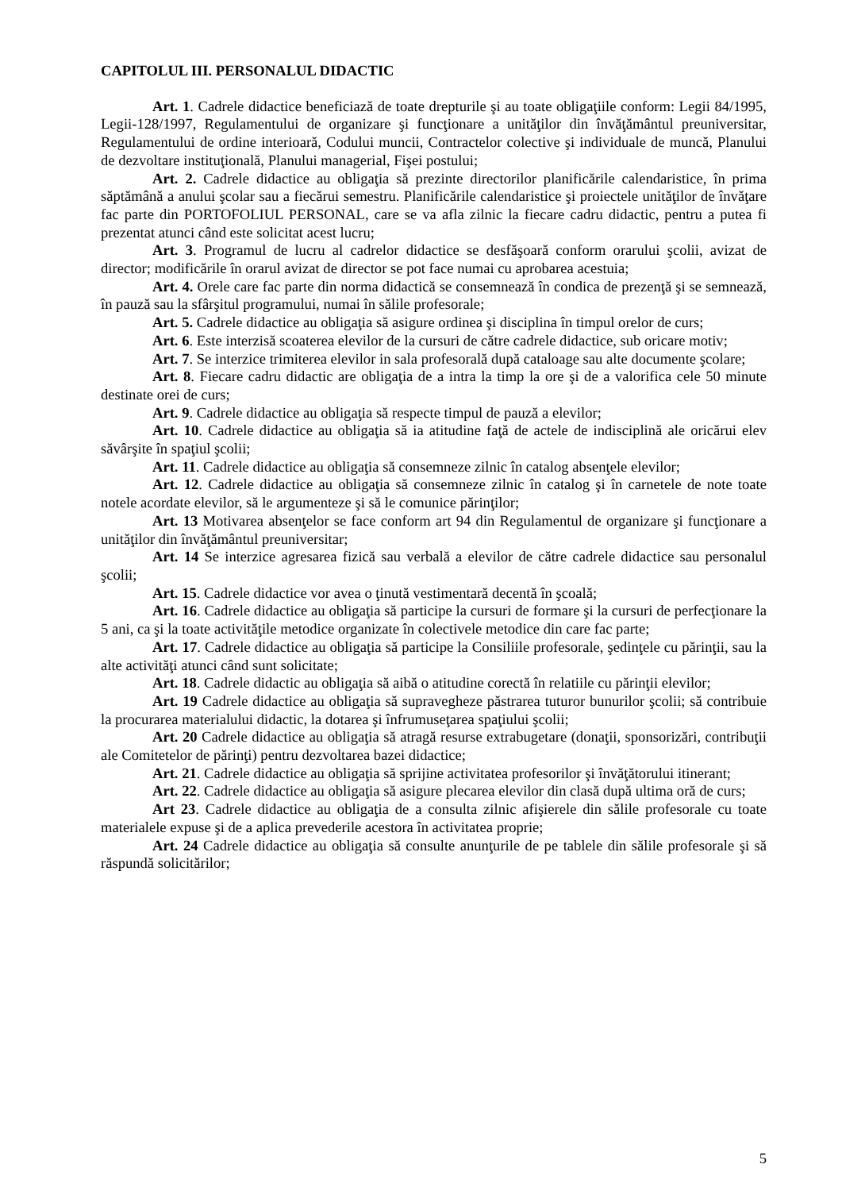CAPITOLUL III. PERSONALUL DIDACTIC
Art. 1. Cadrele didactice beneficiază de toate drepturile şi au toate obligaţiile conform: Legii 84/1995, Legii-128/1997, Regulamentului de organizare şi funcţionare a unităţilor din învăţământul preuniversitar, Regulamentului de ordine interioară, Codului muncii, Contractelor colective şi individuale de muncă, Planului de dezvoltare instituţională, Planului managerial, Fişei postului;
Art. 2. Cadrele didactice au obligaţia să prezinte directorilor planificările calendaristice, în prima săptămână a anului şcolar sau a fiecărui semestru. Planificările calendaristice şi proiectele unităţilor de învăţare fac parte din PORTOFOLIUL PERSONAL, care se va afla zilnic la fiecare cadru didactic, pentru a putea fi prezentat atunci când este solicitat acest lucru;
Art. 3. Programul de lucru al cadrelor didactice se desfăşoară conform orarului şcolii, avizat de director; modificările în orarul avizat de director se pot face numai cu aprobarea acestuia;
Art. 4. Orele care fac parte din norma didactică se consemnează în condica de prezenţă şi se semnează, în pauză sau la sfârşitul programului, numai în sălile profesorale;
Art. 5. Cadrele didactice au obligaţia să asigure ordinea şi disciplina în timpul orelor de curs;
Art. 6. Este interzisă scoaterea elevilor de la cursuri de către cadrele didactice, sub oricare motiv;
Art. 7. Se interzice trimiterea elevilor in sala profesorală după cataloage sau alte documente şcolare;
Art. 8. Fiecare cadru didactic are obligaţia de a intra la timp la ore şi de a valorifica cele 50 minute destinate orei de curs;
Art. 9. Cadrele didactice au obligaţia să respecte timpul de pauză a elevilor;
Art. 10. Cadrele didactice au obligaţia să ia atitudine faţă de actele de indisciplină ale oricărui elev săvârşite în spaţiul şcolii;
Art. 11. Cadrele didactice au obligaţia să consemneze zilnic în catalog absenţele elevilor;
Art. 12. Cadrele didactice au obligaţia să consemneze zilnic în catalog şi în carnetele de note toate notele acordate elevilor, să le argumenteze şi să le comunice părinţilor;
Art. 13 Motivarea absenţelor se face conform art 94 din Regulamentul de organizare şi funcţionare a unităţilor din învăţământul preuniversitar;
Art. 14 Se interzice agresarea fizică sau verbală a elevilor de către cadrele didactice sau personalul şcolii;
Art. 15. Cadrele didactice vor avea o ţinută vestimentară decentă în şcoală;
Art. 16. Cadrele didactice au obligaţia să participe la cursuri de formare şi la cursuri de perfecţionare la 5 ani, ca şi la toate activităţile metodice organizate în colectivele metodice din care fac parte;
Art. 17. Cadrele didactice au obligaţia să participe la Consiliile profesorale, şedinţele cu părinţii, sau la alte activităţi atunci când sunt solicitate;
Art. 18. Cadrele didactic au obligaţia să aibă o atitudine corectă în relatiile cu părinţii elevilor;
Art. 19 Cadrele didactice au obligaţia să supravegheze păstrarea tuturor bunurilor şcolii; să contribuie la procurarea materialului didactic, la dotarea şi înfrumuseţarea spaţiului şcolii;
Art. 20 Cadrele didactice au obligaţia să atragă resurse extrabugetare (donaţii, sponsorizări, contribuţii ale Comitetelor de părinţi) pentru dezvoltarea bazei didactice;
Art. 21. Cadrele didactice au obligaţia să sprijine activitatea profesorilor şi învăţătorului itinerant;
Art. 22. Cadrele didactice au obligaţia să asigure plecarea elevilor din clasă după ultima oră de curs;
Art 23. Cadrele didactice au obligaţia de a consulta zilnic afişierele din sălile profesorale cu toate materialele expuse şi de a aplica prevederile acestora în activitatea proprie;
Art. 24 Cadrele didactice au obligaţia să consulte anunţurile de pe tablele din sălile profesorale şi să răspundă solicitărilor;
5